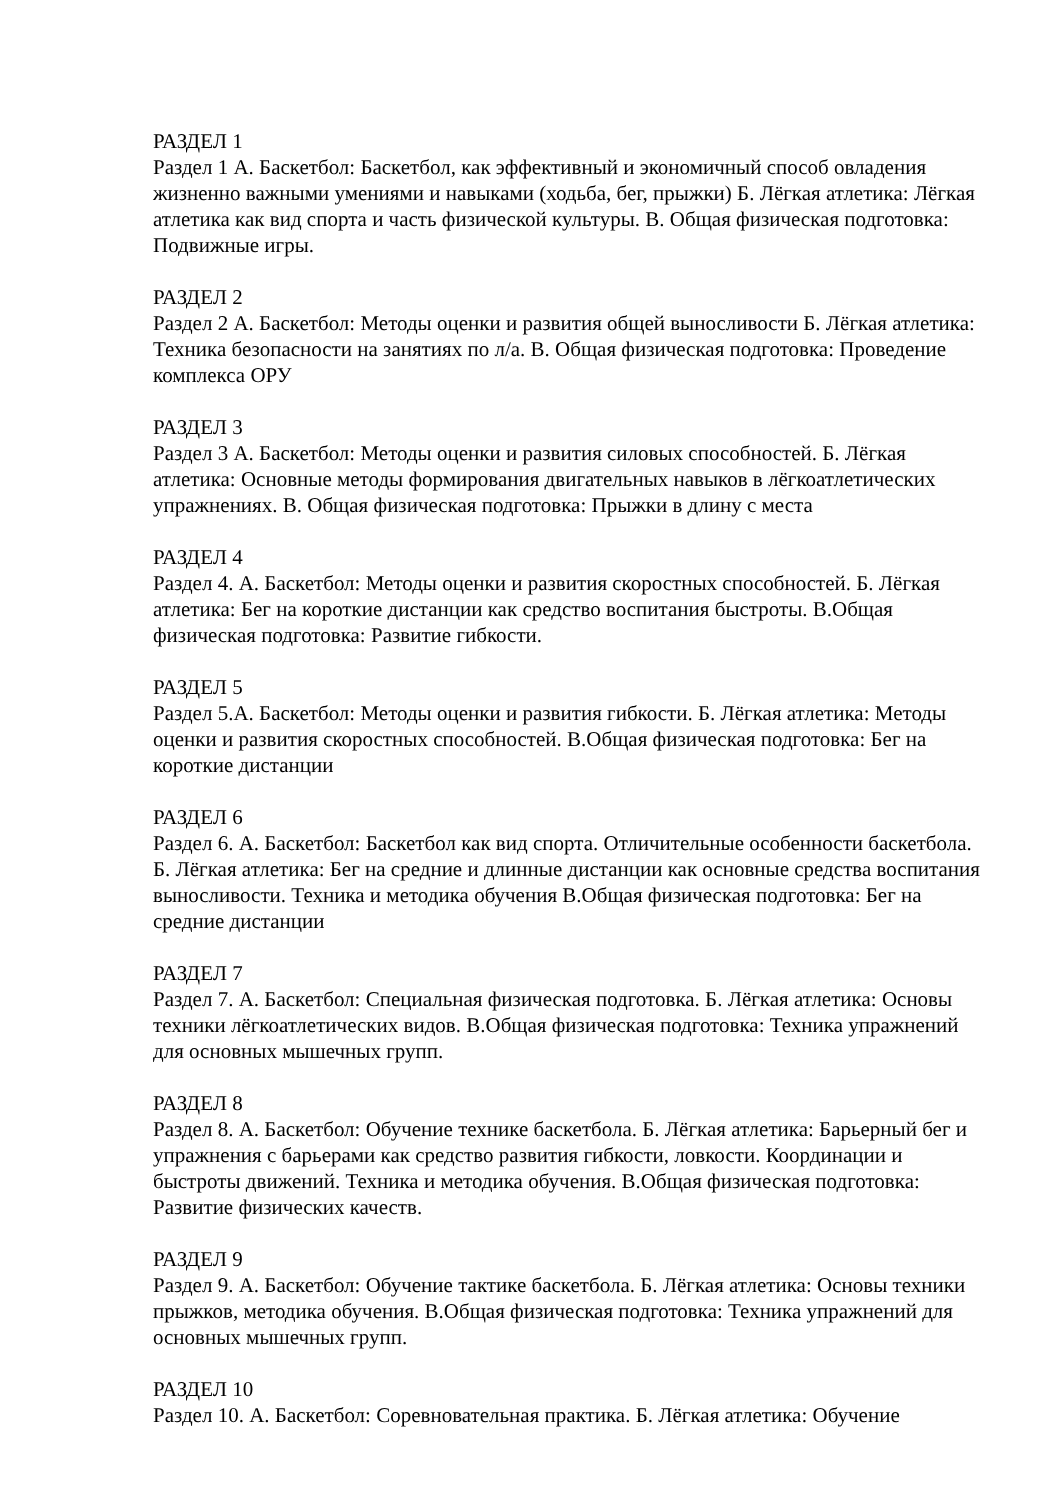РАЗДЕЛ 1
Раздел 1 А. Баскетбол: Баскетбол, как эффективный и экономичный способ овладения жизненно важными умениями и навыками (ходьба, бег, прыжки) Б. Лёгкая атлетика: Лёгкая атлетика как вид спорта и часть физической культуры. В. Общая физическая подготовка: Подвижные игры.
РАЗДЕЛ 2
Раздел 2 А. Баскетбол: Методы оценки и развития общей выносливости Б. Лёгкая атлетика: Техника безопасности на занятиях по л/а. В. Общая физическая подготовка: Проведение комплекса ОРУ
РАЗДЕЛ 3
Раздел 3 А. Баскетбол: Методы оценки и развития силовых способностей. Б. Лёгкая атлетика: Основные методы формирования двигательных навыков в лёгкоатлетических упражнениях. В. Общая физическая подготовка: Прыжки в длину с места
РАЗДЕЛ 4
Раздел 4. А. Баскетбол: Методы оценки и развития скоростных способностей. Б. Лёгкая атлетика: Бег на короткие дистанции как средство воспитания быстроты. В.Общая физическая подготовка: Развитие гибкости.
РАЗДЕЛ 5
Раздел 5.А. Баскетбол: Методы оценки и развития гибкости. Б. Лёгкая атлетика: Методы оценки и развития скоростных способностей. В.Общая физическая подготовка: Бег на короткие дистанции
РАЗДЕЛ 6
Раздел 6. А. Баскетбол: Баскетбол как вид спорта. Отличительные особенности баскетбола. Б. Лёгкая атлетика: Бег на средние и длинные дистанции как основные средства воспитания выносливости. Техника и методика обучения В.Общая физическая подготовка: Бег на средние дистанции
РАЗДЕЛ 7
Раздел 7. А. Баскетбол: Специальная физическая подготовка. Б. Лёгкая атлетика: Основы техники лёгкоатлетических видов. В.Общая физическая подготовка: Техника упражнений для основных мышечных групп.
РАЗДЕЛ 8
Раздел 8. А. Баскетбол: Обучение технике баскетбола. Б. Лёгкая атлетика: Барьерный бег и упражнения с барьерами как средство развития гибкости, ловкости. Координации и быстроты движений. Техника и методика обучения. В.Общая физическая подготовка: Развитие физических качеств.
РАЗДЕЛ 9
Раздел 9. А. Баскетбол: Обучение тактике баскетбола. Б. Лёгкая атлетика: Основы техники прыжков, методика обучения. В.Общая физическая подготовка: Техника упражнений для основных мышечных групп.
РАЗДЕЛ 10
Раздел 10. А. Баскетбол: Соревновательная практика. Б. Лёгкая атлетика: Обучение